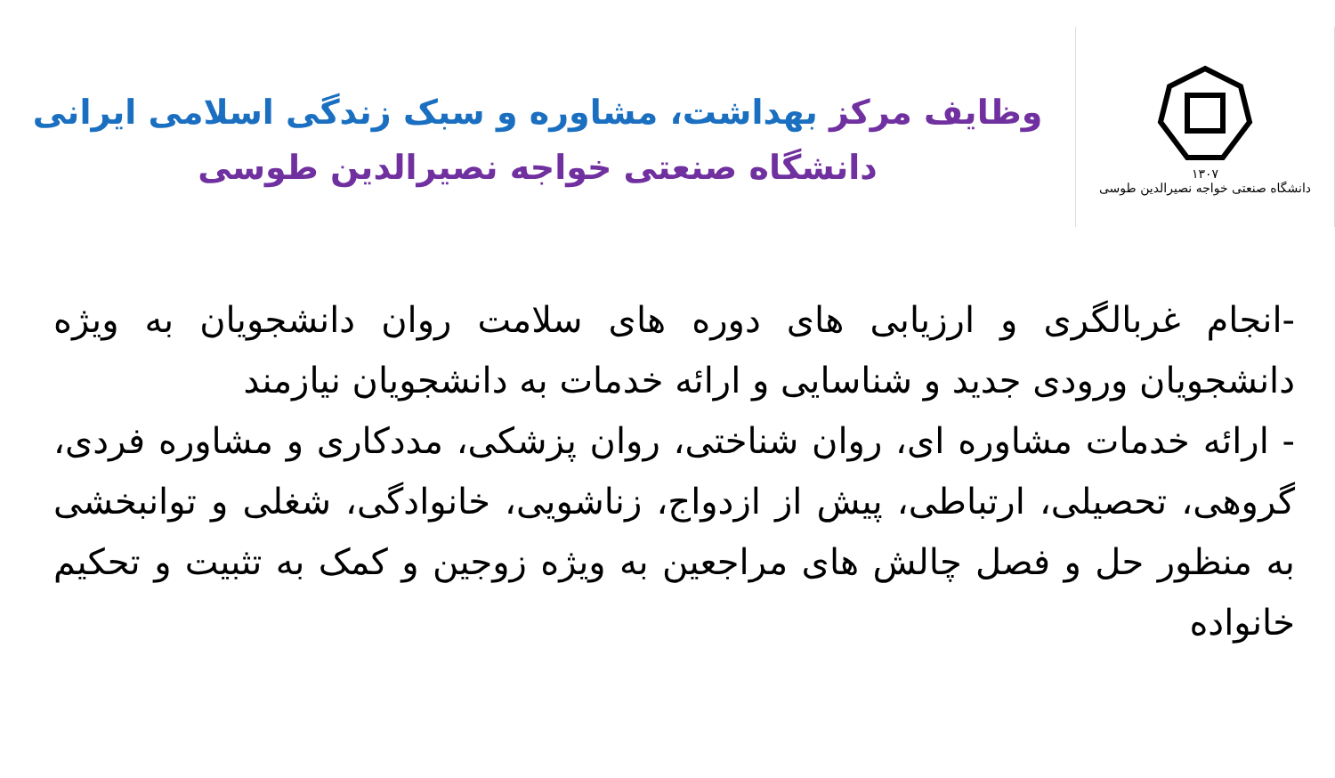۱۳۰۷
دانشگاه صنعتی خواجه نصیرالدین طوسی
وظایف مرکز بهداشت، مشاوره و سبک زندگی اسلامی ایرانی
دانشگاه صنعتی خواجه نصیرالدین طوسی
-انجام غربالگری و ارزیابی های دوره های سلامت روان دانشجویان به ویژه دانشجویان ورودی جدید و شناسایی و ارائه خدمات به دانشجویان نیازمند
- ارائه خدمات مشاوره ای، روان شناختی، روان پزشکی، مددکاری و مشاوره فردی، گروهی، تحصیلی، ارتباطی، پیش از ازدواج، زناشویی، خانوادگی، شغلی و توانبخشی به منظور حل و فصل چالش های مراجعین به ویژه زوجین و کمک به تثبیت و تحکیم خانواده